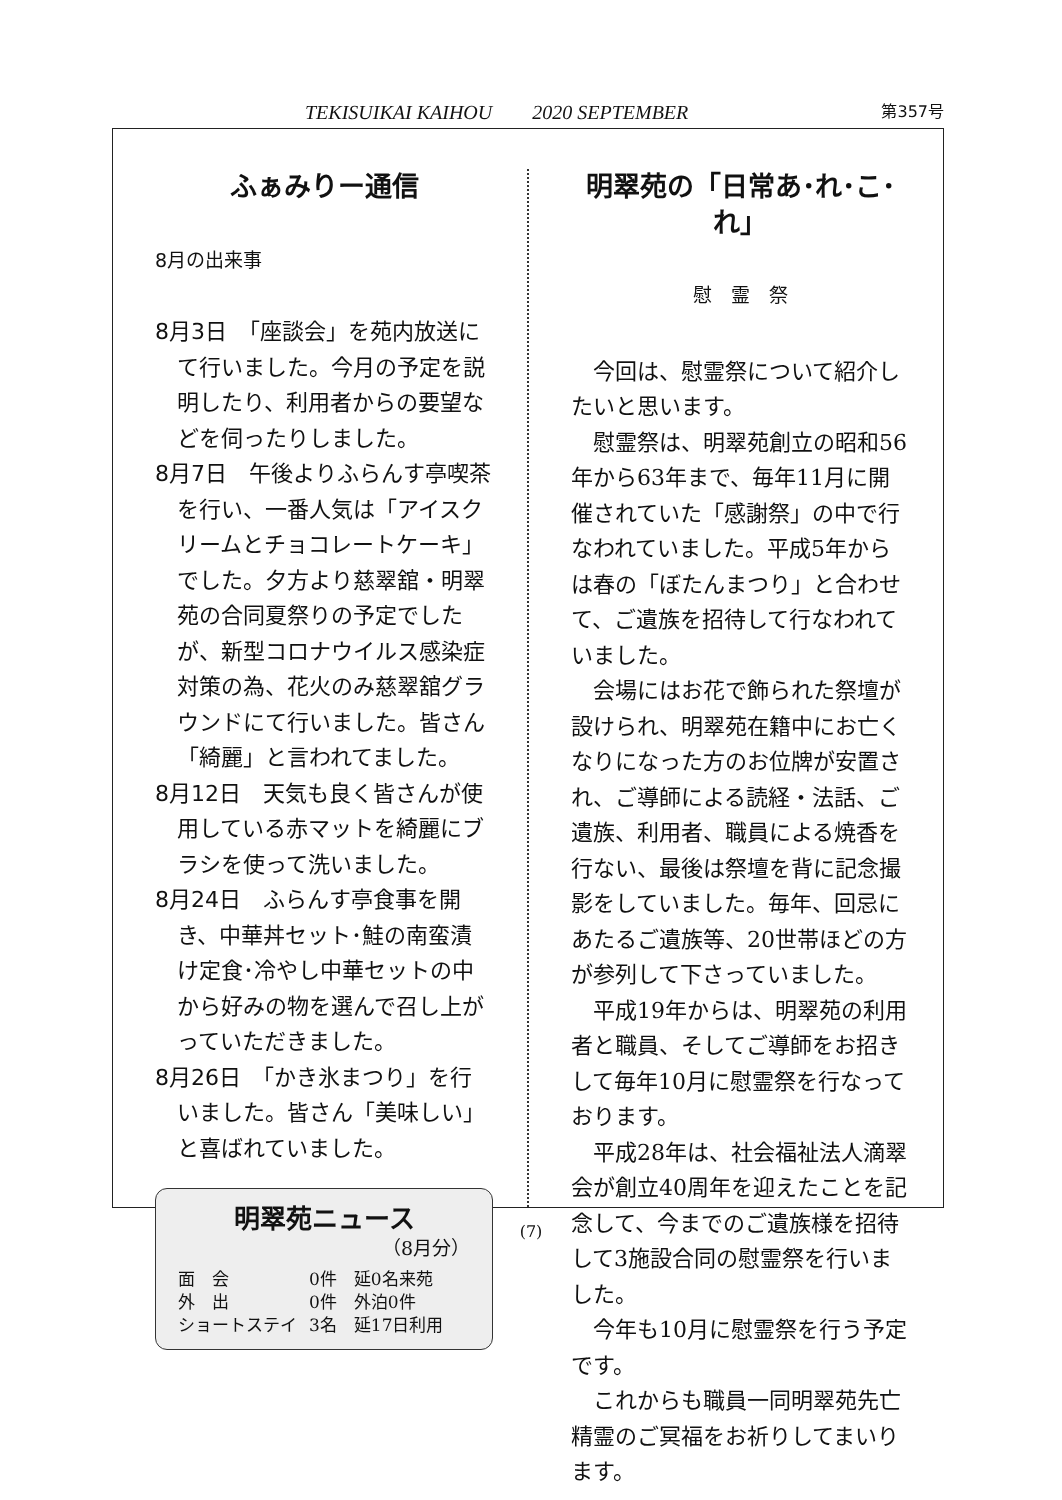TEKISUIKAI KAIHOU　　2020 SEPTEMBER 第357号
ふぁみりー通信
8月の出来事
8月3日　「座談会」を苑内放送にて行いました。今月の予定を説明したり、利用者からの要望などを伺ったりしました。
8月7日　午後よりふらんす亭喫茶を行い、一番人気は「アイスクリームとチョコレートケーキ」でした。夕方より慈翠舘・明翠苑の合同夏祭りの予定でしたが、新型コロナウイルス感染症対策の為、花火のみ慈翠舘グラウンドにて行いました。皆さん「綺麗」と言われてました。
8月12日　天気も良く皆さんが使用している赤マットを綺麗にブラシを使って洗いました。
8月24日　ふらんす亭食事を開き、中華丼セット･鮭の南蛮漬け定食･冷やし中華セットの中から好みの物を選んで召し上がっていただきました。
8月26日　「かき氷まつり」を行いました。皆さん「美味しい」と喜ばれていました。
明翠苑ニュース
（8月分）
| 面 会 | 0件 延0名来苑 |
| 外 出 | 0件 外泊0件 |
| ショートステイ | 3名 延17日利用 |
明翠苑の「日常あ･れ･こ･れ」
慰　霊　祭
今回は、慰霊祭について紹介したいと思います。
慰霊祭は、明翠苑創立の昭和56年から63年まで、毎年11月に開催されていた「感謝祭」の中で行なわれていました。平成5年からは春の「ぼたんまつり」と合わせて、ご遺族を招待して行なわれていました。
会場にはお花で飾られた祭壇が設けられ、明翠苑在籍中にお亡くなりになった方のお位牌が安置され、ご導師による読経・法話、ご遺族、利用者、職員による焼香を行ない、最後は祭壇を背に記念撮影をしていました。毎年、回忌にあたるご遺族等、20世帯ほどの方が参列して下さっていました。
平成19年からは、明翠苑の利用者と職員、そしてご導師をお招きして毎年10月に慰霊祭を行なっております。
平成28年は、社会福祉法人滴翠会が創立40周年を迎えたことを記念して、今までのご遺族様を招待して3施設合同の慰霊祭を行いました。
今年も10月に慰霊祭を行う予定です。
これからも職員一同明翠苑先亡精霊のご冥福をお祈りしてまいります。
(7)